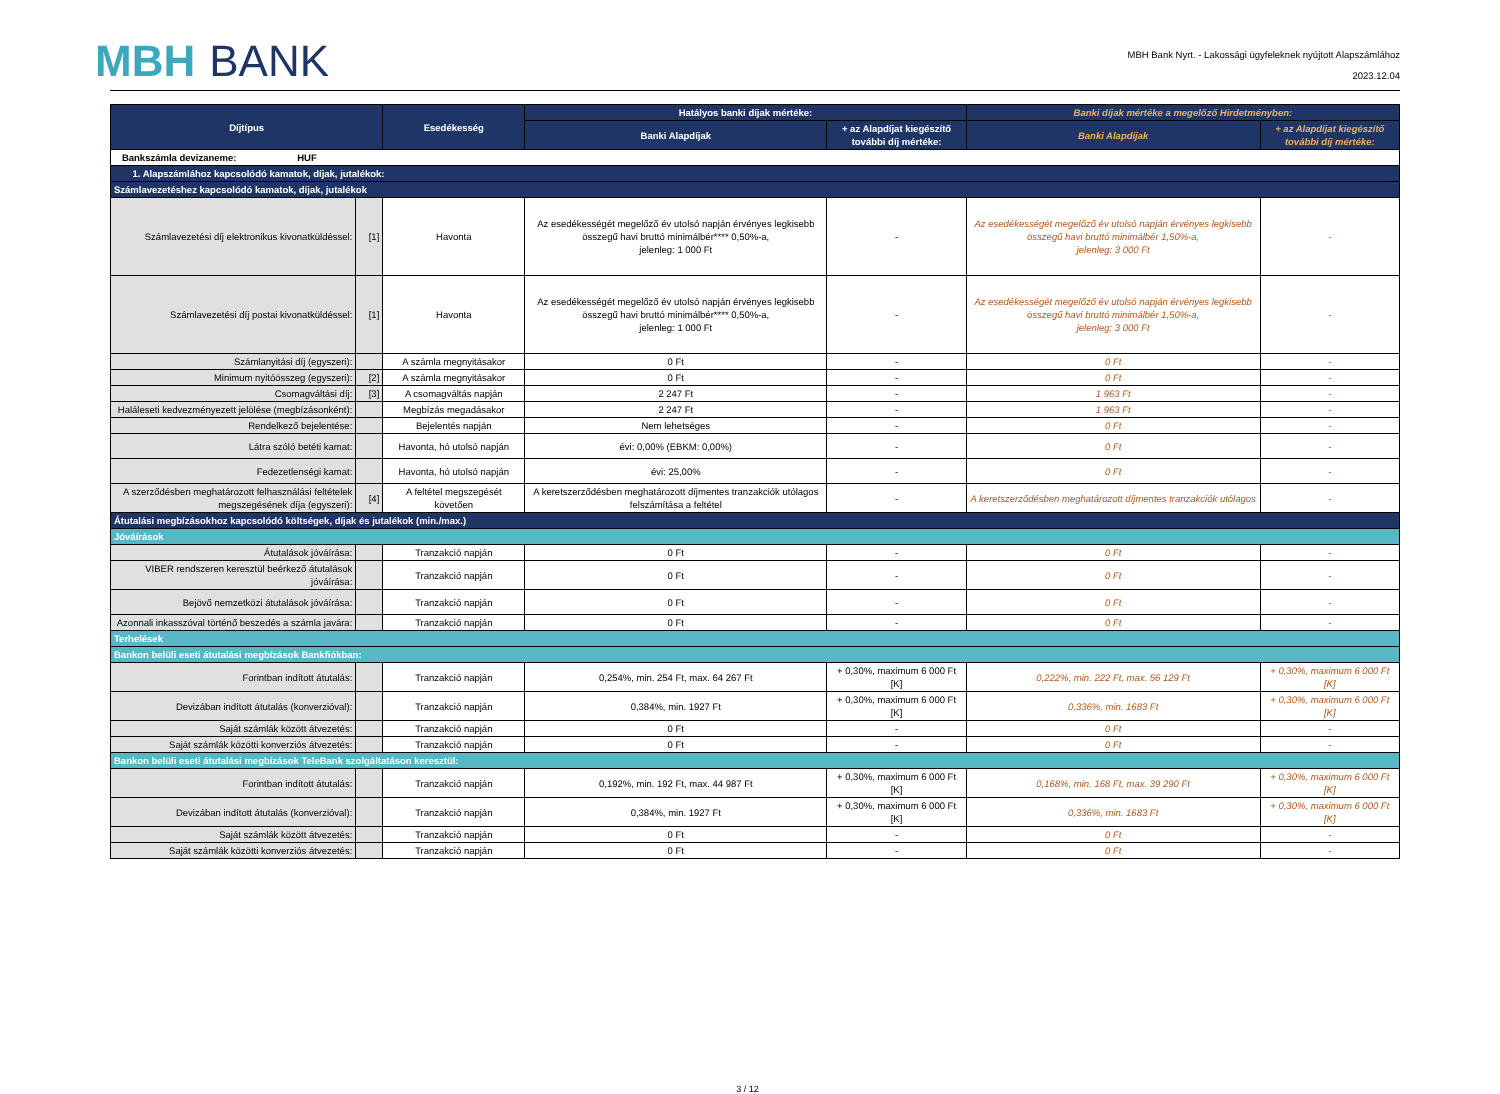MBH BANK
MBH Bank Nyrt. - Lakossági ügyfeleknek nyújtott Alapszámlához
2023.12.04
| Díjtípus | | Esedékesség | Hatályos banki díjak mértéke: | | Banki díjak mértéke a megelőző Hirdetményben: | |
| --- | --- | --- | --- | --- | --- | --- |
| | | | Banki Alapdíjak | + az Alapdíjat kiegészítő további díj mértéke: | Banki Alapdíjak | + az Alapdíjat kiegészítő további díj mértéke: |
| Bankszámla devizaneme: HUF | | | | | | |
| 1. Alapszámlához kapcsolódó kamatok, díjak, jutalékok: | | | | | | |
| Számlavezetéshez kapcsolódó kamatok, díjak, jutalékok | | | | | | |
| Számlavezetési díj elektronikus kivonatküldéssel: | [1] | Havonta | Az esedékességét megelőző év utolsó napján érvényes legkisebb összegű havi bruttó minimálbér**** 0,50%-a, jelenleg: 1 000 Ft | - | Az esedékességét megelőző év utolsó napján érvényes legkisebb összegű havi bruttó minimálbér 1,50%-a, jelenleg: 3 000 Ft | - |
| Számlavezetési díj postai kivonatküldéssel: | [1] | Havonta | Az esedékességét megelőző év utolsó napján érvényes legkisebb összegű havi bruttó minimálbér**** 0,50%-a, jelenleg: 1 000 Ft | - | Az esedékességét megelőző év utolsó napján érvényes legkisebb összegű havi bruttó minimálbér 1,50%-a, jelenleg: 3 000 Ft | - |
| Számlanyitási díj (egyszeri): | | A számla megnyitásakor | 0 Ft | - | 0 Ft | - |
| Minimum nyitóösszeg (egyszeri): | [2] | A számla megnyitásakor | 0 Ft | - | 0 Ft | - |
| Csomagváltási díj: | [3] | A csomagváltás napján | 2 247 Ft | - | 1 963 Ft | - |
| Haláleseti kedvezményezett jelölése (megbízásonként): | | Megbízás megadásakor | 2 247 Ft | - | 1 963 Ft | - |
| Rendelkező bejelentése: | | Bejelentés napján | Nem lehetséges | - | 0 Ft | - |
| Látra szóló betéti kamat: | | Havonta, hó utolsó napján | évi: 0,00% (EBKM: 0,00%) | - | 0 Ft | - |
| Fedezetlenségi kamat: | | Havonta, hó utolsó napján | évi: 25,00% | - | 0 Ft | - |
| A szerződésben meghatározott felhasználási feltételek megszegésének díja (egyszeri): | [4] | A feltétel megszegését követően | A keretszerződésben meghatározott díjmentes tranzakciók utólagos felszámítása a feltétel | - | A keretszerződésben meghatározott díjmentes tranzakciók utólagos | - |
| Átutalási megbízásokhoz kapcsolódó költségek, díjak és jutalékok (min./max.) | | | | | | |
| Jóváírások | | | | | | |
| Átutalások jóváírása: | | Tranzakció napján | 0 Ft | - | 0 Ft | - |
| VIBER rendszeren keresztül beérkező átutalások jóváírása: | | Tranzakció napján | 0 Ft | - | 0 Ft | - |
| Bejövő nemzetközi átutalások jóváírása: | | Tranzakció napján | 0 Ft | - | 0 Ft | - |
| Azonnali inkasszóval történő beszedés a számla javára: | | Tranzakció napján | 0 Ft | - | 0 Ft | - |
| Terhelések | | | | | | |
| Bankon belüli eseti átutalási megbízások Bankfiókban: | | | | | | |
| Forintban indított átutalás: | | Tranzakció napján | 0,254%, min. 254 Ft, max. 64 267 Ft | + 0,30%, maximum 6 000 Ft [K] | 0,222%, min. 222 Ft, max. 56 129 Ft | + 0,30%, maximum 6 000 Ft [K] |
| Devizában indított átutalás (konverzióval): | | Tranzakció napján | 0,384%, min. 1927 Ft | + 0,30%, maximum 6 000 Ft [K] | 0,336%, min. 1683 Ft | + 0,30%, maximum 6 000 Ft [K] |
| Saját számlák között átvezetés: | | Tranzakció napján | 0 Ft | - | 0 Ft | - |
| Saját számlák közötti konverziós átvezetés: | | Tranzakció napján | 0 Ft | - | 0 Ft | - |
| Bankon belüli eseti átutalási megbízások TeleBank szolgáltatáson keresztül: | | | | | | |
| Forintban indított átutalás: | | Tranzakció napján | 0,192%, min. 192 Ft, max. 44 987 Ft | + 0,30%, maximum 6 000 Ft [K] | 0,168%, min. 168 Ft, max. 39 290 Ft | + 0,30%, maximum 6 000 Ft [K] |
| Devizában indított átutalás (konverzióval): | | Tranzakció napján | 0,384%, min. 1927 Ft | + 0,30%, maximum 6 000 Ft [K] | 0,336%, min. 1683 Ft | + 0,30%, maximum 6 000 Ft [K] |
| Saját számlák között átvezetés: | | Tranzakció napján | 0 Ft | - | 0 Ft | - |
| Saját számlák közötti konverziós átvezetés: | | Tranzakció napján | 0 Ft | - | 0 Ft | - |
3 / 12